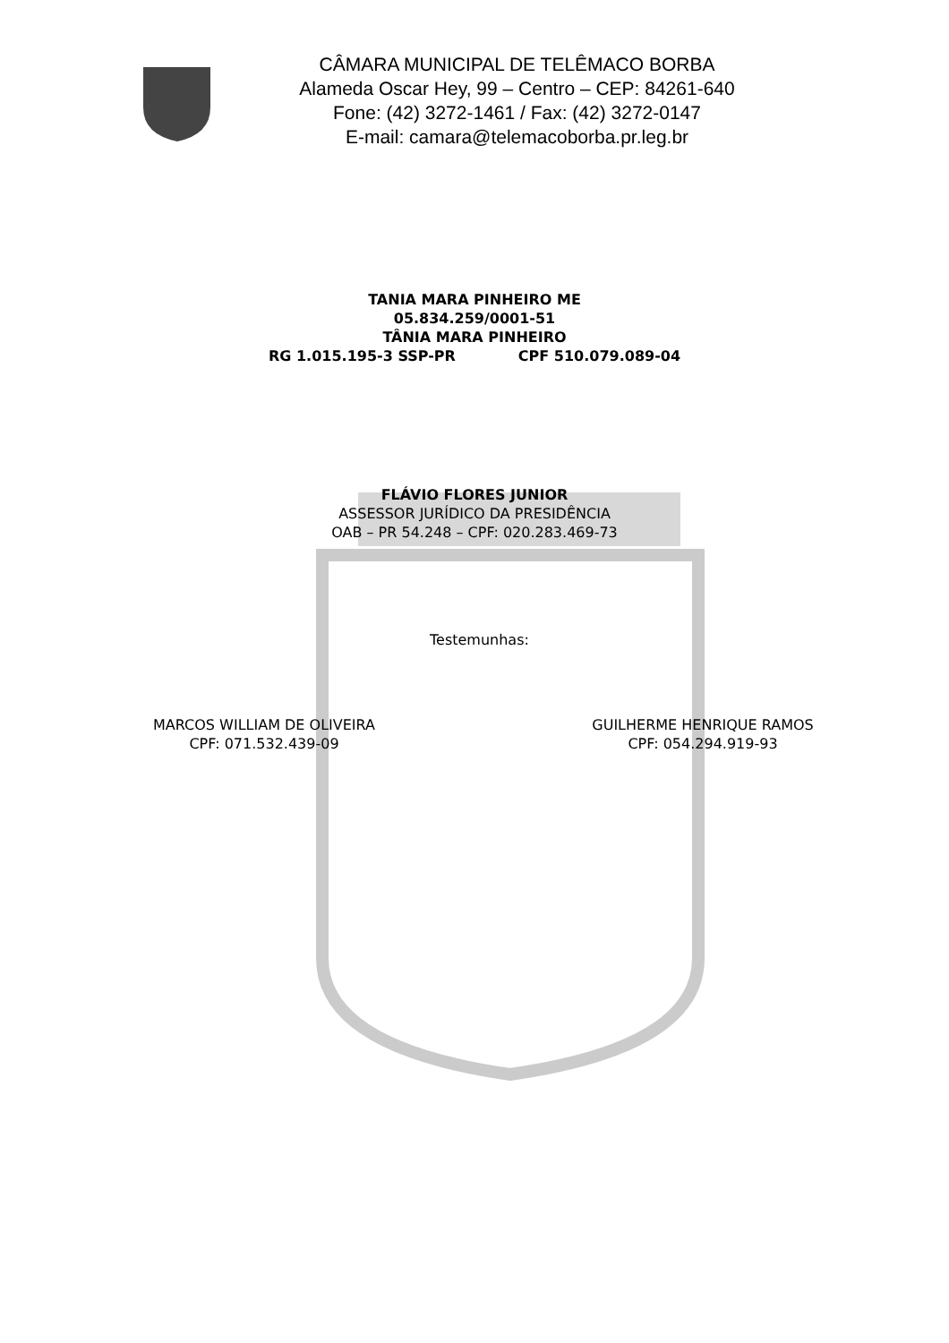CÂMARA MUNICIPAL DE TELÊMACO BORBA
Alameda Oscar Hey, 99 – Centro – CEP: 84261-640
Fone: (42) 3272-1461 / Fax: (42) 3272-0147
E-mail: camara@telemacoborba.pr.leg.br
TANIA MARA PINHEIRO ME
05.834.259/0001-51
TÂNIA MARA PINHEIRO
RG 1.015.195-3 SSP-PR CPF 510.079.089-04
FLÁVIO FLORES JUNIOR
ASSESSOR JURÍDICO DA PRESIDÊNCIA
OAB – PR 54.248 – CPF: 020.283.469-73
Testemunhas:
MARCOS WILLIAM DE OLIVEIRA
CPF: 071.532.439-09
GUILHERME HENRIQUE RAMOS
CPF: 054.294.919-93